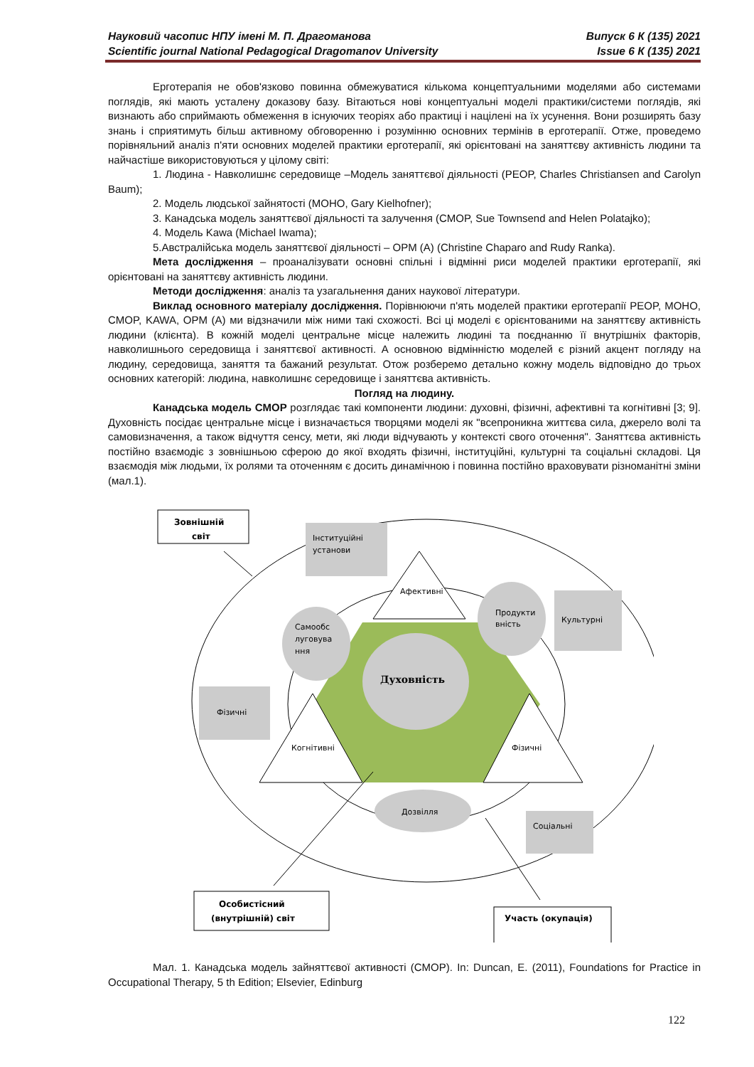Випуск 6 К (135) 2021
Issue 6 К (135) 2021
Науковий часопис НПУ імені М. П. Драгоманова
Scientific journal National Pedagogical Dragomanov University
Ерготерапія не обов'язково повинна обмежуватися кількома концептуальними моделями або системами поглядів, які мають усталену доказову базу. Вітаються нові концептуальні моделі практики/системи поглядів, які визнають або сприймають обмеження в існуючих теоріях або практиці і націлені на їх усунення. Вони розширять базу знань і сприятимуть більш активному обговоренню і розумінню основних термінів в ерготерапії. Отже, проведемо порівняльний аналіз п'яти основних моделей практики ерготерапії, які орієнтовані на заняттєву активність людини та найчастіше використовуються у цілому світі:
1. Людина - Навколишнє середовище –Модель заняттєвої діяльності (PEOP, Charles Christiansen and Carolyn Baum);
2. Модель людської зайнятості (MOHO, Gary Kielhofner);
3. Канадська модель заняттєвої діяльності та залучення (CMOP, Sue Townsend and Helen Polatajko);
4. Модель Kawa (Michael Iwama);
5.Австралійська модель заняттєвої діяльності – OPM (A) (Christine Chaparo and Rudy Ranka).
Мета дослідження – проаналізувати основні спільні і відмінні риси моделей практики ерготерапії, які орієнтовані на заняттєву активність людини.
Методи дослідження: аналіз та узагальнення даних наукової літератури.
Виклад основного матеріалу дослідження. Порівнюючи п'ять моделей практики ерготерапії PEOP, MOHO, CMOP, KAWA, OPM (A) ми відзначили між ними такі схожості. Всі ці моделі є орієнтованими на заняттєву активність людини (клієнта). В кожній моделі центральне місце належить людині та поєднанню її внутрішніх факторів, навколишнього середовища і заняттєвої активності. А основною відмінністю моделей є різний акцент погляду на людину, середовища, заняття та бажаний результат. Отож розберемо детально кожну модель відповідно до трьох основних категорій: людина, навколишнє середовище і заняттєва активність.
Погляд на людину.
Канадська модель CMOP розглядає такі компоненти людини: духовні, фізичні, афективні та когнітивні [3; 9]. Духовність посідає центральне місце і визначається творцями моделі як "всепроникна життєва сила, джерело волі та самовизначення, а також відчуття сенсу, мети, які люди відчувають у контексті свого оточення". Заняттєва активність постійно взаємодіє з зовнішньою сферою до якої входять фізичні, інституційні, культурні та соціальні складові. Ця взаємодія між людьми, їх ролями та оточенням є досить динамічною і повинна постійно враховувати різноманітні зміни (мал.1).
Афективні
Когнітивні
Фізичні
Духовність
Самообс
луговува
ння
Продукти
вність
Дозвілля
Інституційні
установи
Культурні
Фізичні
Соціальні
Зовнішній
світ
Особистісний
(внутрішній) світ
Участь (окупація)
Мал. 1. Канадська модель зайняттєвої активності (CMOP). In: Duncan, E. (2011), Foundations for Practice in Occupational Therapy, 5 th Edition; Elsevier, Edinburg
122